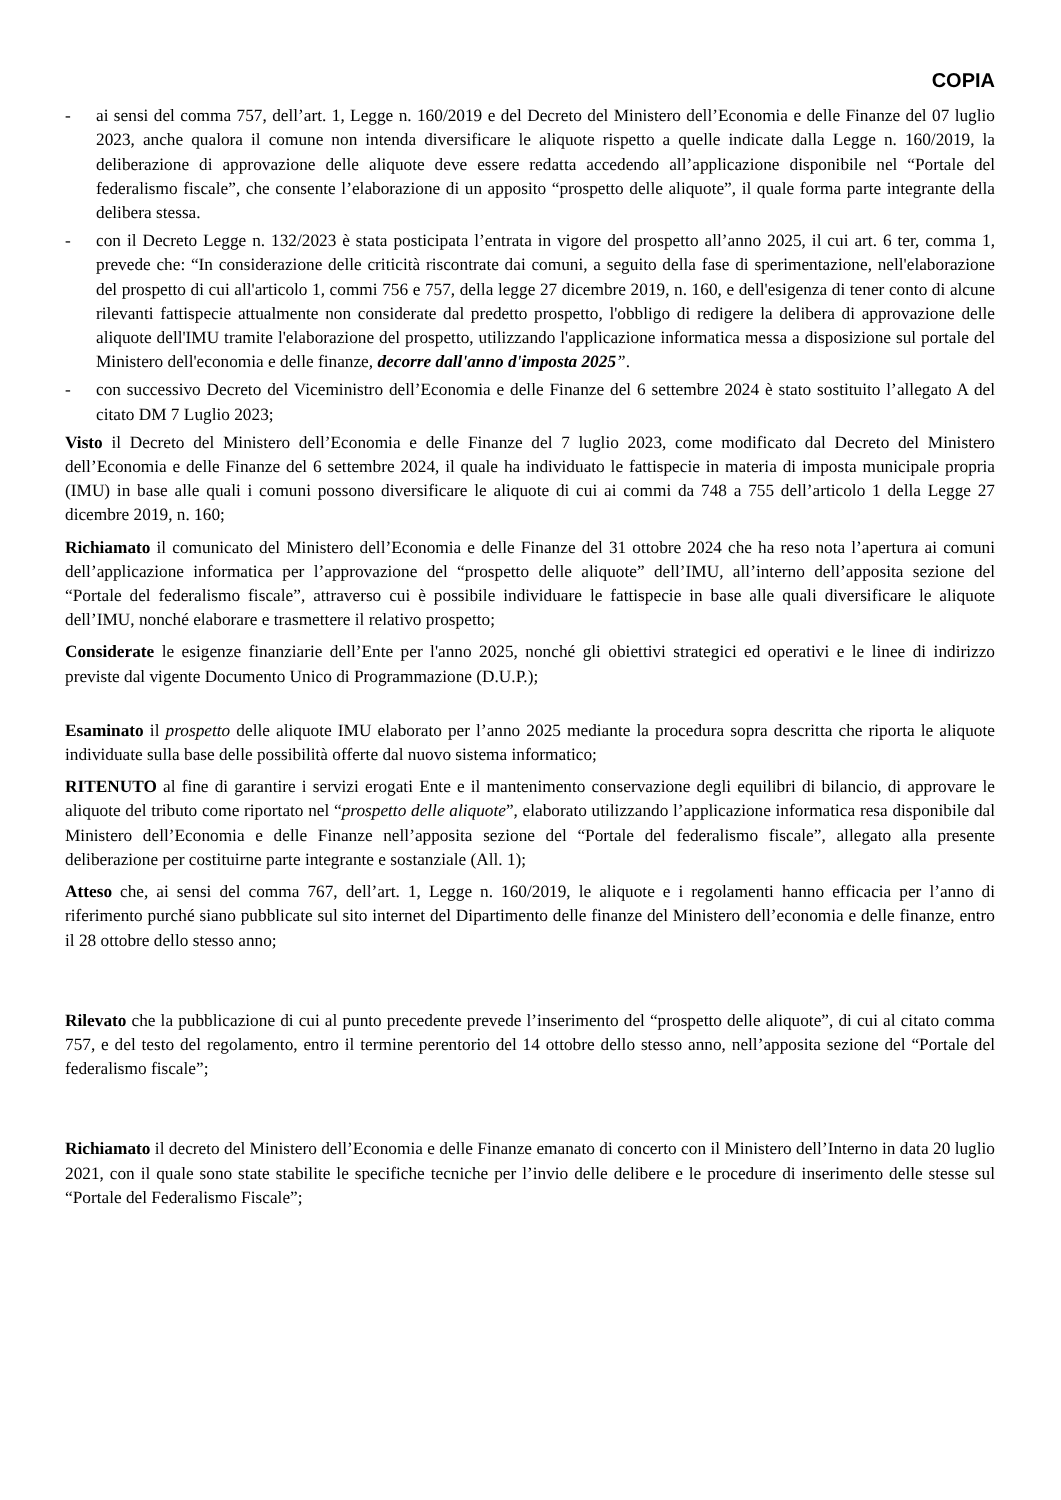COPIA
- ai sensi del comma 757, dell’art. 1, Legge n. 160/2019 e del Decreto del Ministero dell’Economia e delle Finanze del 07 luglio 2023, anche qualora il comune non intenda diversificare le aliquote rispetto a quelle indicate dalla Legge n. 160/2019, la deliberazione di approvazione delle aliquote deve essere redatta accedendo all’applicazione disponibile nel “Portale del federalismo fiscale”, che consente l’elaborazione di un apposito “prospetto delle aliquote”, il quale forma parte integrante della delibera stessa.
- con il Decreto Legge n. 132/2023 è stata posticipata l’entrata in vigore del prospetto all’anno 2025, il cui art. 6 ter, comma 1, prevede che: “In considerazione delle criticità riscontrate dai comuni, a seguito della fase di sperimentazione, nell'elaborazione del prospetto di cui all'articolo 1, commi 756 e 757, della legge 27 dicembre 2019, n. 160, e dell'esigenza di tener conto di alcune rilevanti fattispecie attualmente non considerate dal predetto prospetto, l'obbligo di redigere la delibera di approvazione delle aliquote dell'IMU tramite l'elaborazione del prospetto, utilizzando l'applicazione informatica messa a disposizione sul portale del Ministero dell'economia e delle finanze, decorre dall'anno d'imposta 2025”.
- con successivo Decreto del Viceministro dell’Economia e delle Finanze del 6 settembre 2024 è stato sostituito l’allegato A del citato DM 7 Luglio 2023;
Visto il Decreto del Ministero dell’Economia e delle Finanze del 7 luglio 2023, come modificato dal Decreto del Ministero dell’Economia e delle Finanze del 6 settembre 2024, il quale ha individuato le fattispecie in materia di imposta municipale propria (IMU) in base alle quali i comuni possono diversificare le aliquote di cui ai commi da 748 a 755 dell’articolo 1 della Legge 27 dicembre 2019, n. 160;
Richiamato il comunicato del Ministero dell’Economia e delle Finanze del 31 ottobre 2024 che ha reso nota l’apertura ai comuni dell’applicazione informatica per l’approvazione del “prospetto delle aliquote” dell’IMU, all’interno dell’apposita sezione del “Portale del federalismo fiscale”, attraverso cui è possibile individuare le fattispecie in base alle quali diversificare le aliquote dell’IMU, nonché elaborare e trasmettere il relativo prospetto;
Considerate le esigenze finanziarie dell’Ente per l'anno 2025, nonché gli obiettivi strategici ed operativi e le linee di indirizzo previste dal vigente Documento Unico di Programmazione (D.U.P.);
Esaminato il prospetto delle aliquote IMU elaborato per l’anno 2025 mediante la procedura sopra descritta che riporta le aliquote individuate sulla base delle possibilità offerte dal nuovo sistema informatico;
RITENUTO al fine di garantire i servizi erogati Ente e il mantenimento conservazione degli equilibri di bilancio, di approvare le aliquote del tributo come riportato nel “prospetto delle aliquote”, elaborato utilizzando l’applicazione informatica resa disponibile dal Ministero dell’Economia e delle Finanze nell’apposita sezione del “Portale del federalismo fiscale”, allegato alla presente deliberazione per costituirne parte integrante e sostanziale (All. 1);
Atteso che, ai sensi del comma 767, dell’art. 1, Legge n. 160/2019, le aliquote e i regolamenti hanno efficacia per l’anno di riferimento purché siano pubblicate sul sito internet del Dipartimento delle finanze del Ministero dell’economia e delle finanze, entro il 28 ottobre dello stesso anno;
Rilevato che la pubblicazione di cui al punto precedente prevede l’inserimento del “prospetto delle aliquote”, di cui al citato comma 757, e del testo del regolamento, entro il termine perentorio del 14 ottobre dello stesso anno, nell’apposita sezione del “Portale del federalismo fiscale”;
Richiamato il decreto del Ministero dell’Economia e delle Finanze emanato di concerto con il Ministero dell’Interno in data 20 luglio 2021, con il quale sono state stabilite le specifiche tecniche per l’invio delle delibere e le procedure di inserimento delle stesse sul “Portale del Federalismo Fiscale”;